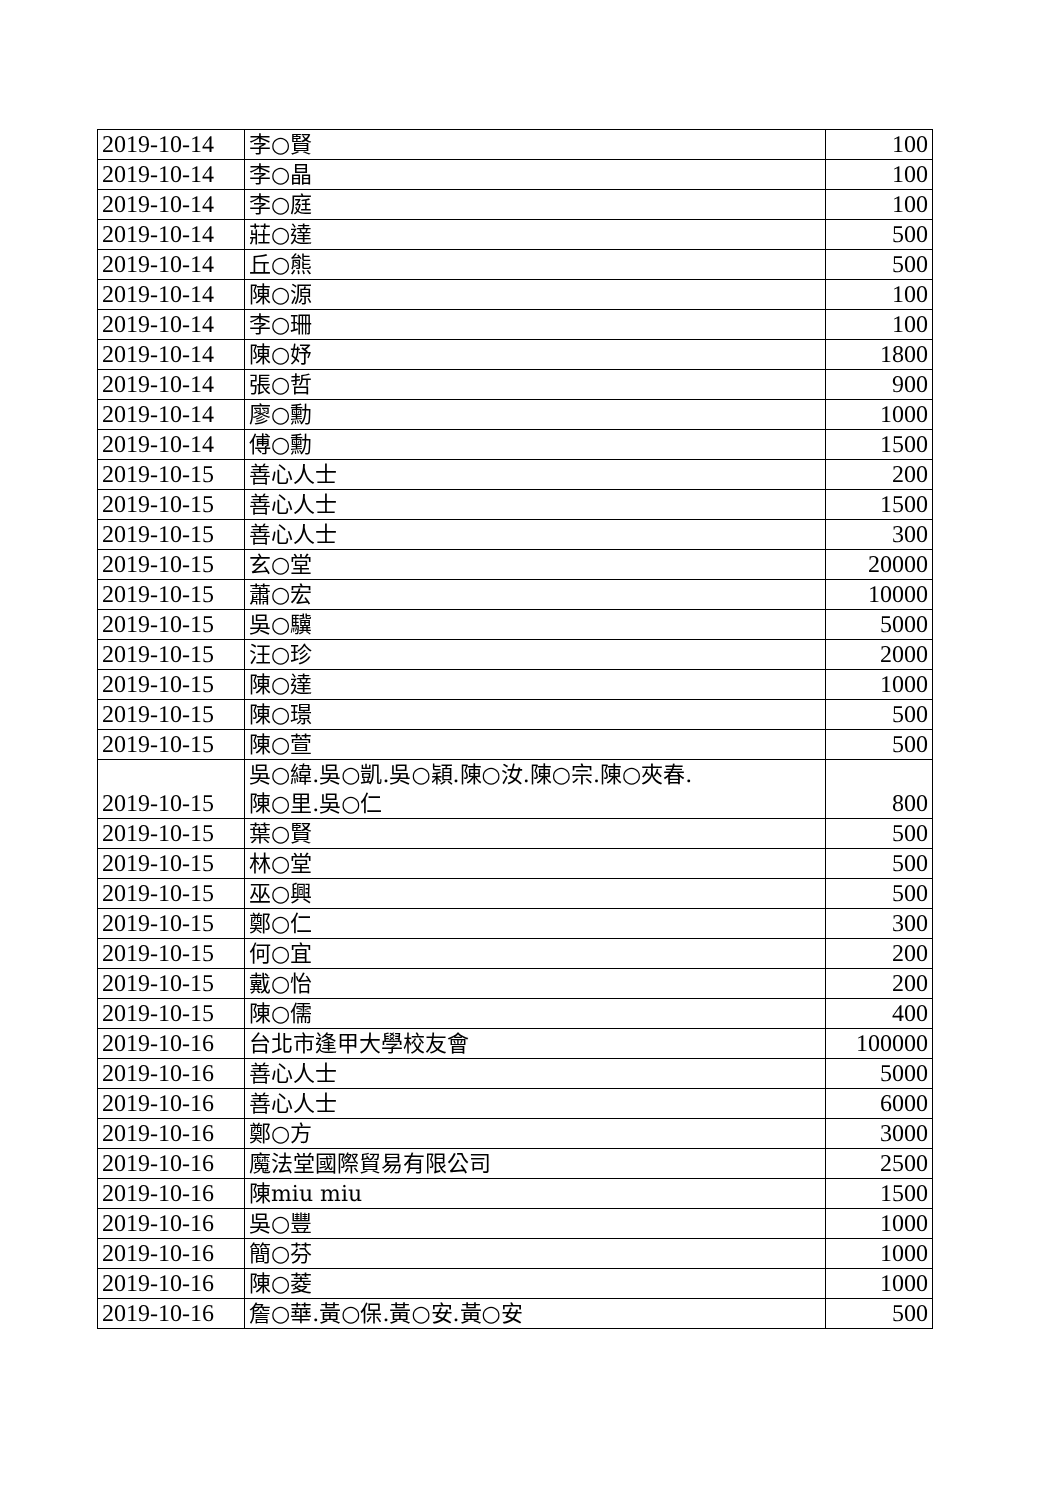| 2019-10-14 | 李○賢 | 100 |
| 2019-10-14 | 李○晶 | 100 |
| 2019-10-14 | 李○庭 | 100 |
| 2019-10-14 | 莊○達 | 500 |
| 2019-10-14 | 丘○熊 | 500 |
| 2019-10-14 | 陳○源 | 100 |
| 2019-10-14 | 李○珊 | 100 |
| 2019-10-14 | 陳○妤 | 1800 |
| 2019-10-14 | 張○哲 | 900 |
| 2019-10-14 | 廖○勳 | 1000 |
| 2019-10-14 | 傅○勳 | 1500 |
| 2019-10-15 | 善心人士 | 200 |
| 2019-10-15 | 善心人士 | 1500 |
| 2019-10-15 | 善心人士 | 300 |
| 2019-10-15 | 玄○堂 | 20000 |
| 2019-10-15 | 蕭○宏 | 10000 |
| 2019-10-15 | 吳○驥 | 5000 |
| 2019-10-15 | 汪○珍 | 2000 |
| 2019-10-15 | 陳○達 | 1000 |
| 2019-10-15 | 陳○璟 | 500 |
| 2019-10-15 | 陳○萱 | 500 |
| 2019-10-15 | 吳○緯.吳○凱.吳○穎.陳○汝.陳○宗.陳○夾春. 陳○里.吳○仁 | 800 |
| 2019-10-15 | 葉○賢 | 500 |
| 2019-10-15 | 林○堂 | 500 |
| 2019-10-15 | 巫○興 | 500 |
| 2019-10-15 | 鄭○仁 | 300 |
| 2019-10-15 | 何○宜 | 200 |
| 2019-10-15 | 戴○怡 | 200 |
| 2019-10-15 | 陳○儒 | 400 |
| 2019-10-16 | 台北市逢甲大學校友會 | 100000 |
| 2019-10-16 | 善心人士 | 5000 |
| 2019-10-16 | 善心人士 | 6000 |
| 2019-10-16 | 鄭○方 | 3000 |
| 2019-10-16 | 魔法堂國際貿易有限公司 | 2500 |
| 2019-10-16 | 陳miu miu | 1500 |
| 2019-10-16 | 吳○豐 | 1000 |
| 2019-10-16 | 簡○芬 | 1000 |
| 2019-10-16 | 陳○菱 | 1000 |
| 2019-10-16 | 詹○華.黃○保.黃○安.黃○安 | 500 |